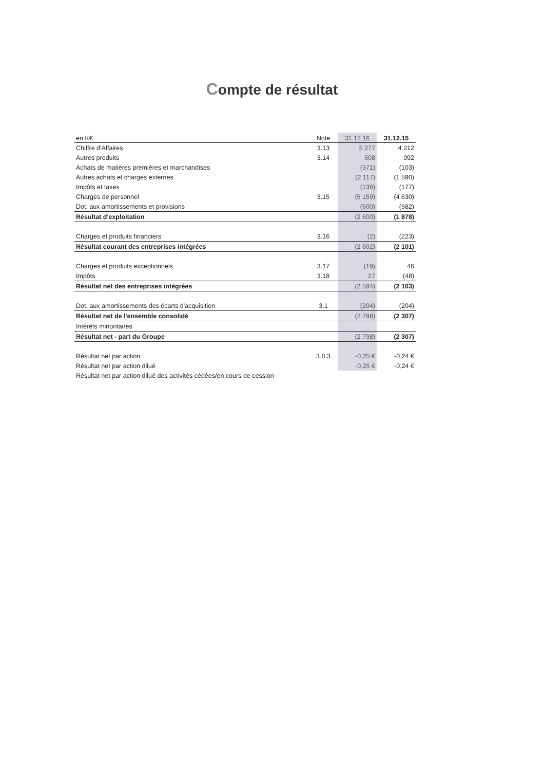Compte de résultat
| en K€ | Note | 31.12.16 | 31.12.15 |
| --- | --- | --- | --- |
| Chiffre d'Affaires | 3.13 | 5 277 | 4 212 |
| Autres produits | 3.14 | 508 | 992 |
| Achats de matières premières et marchandises | | (371) | (103) |
| Autres achats et charges externes | | (2 117) | (1 590) |
| Impôts et taxes | | (138) | (177) |
| Charges de personnel | 3.15 | (5 159) | (4 630) |
| Dot. aux amortissements et provisions | | (600) | (582) |
| Résultat d'exploitation | | (2 600) | (1 878) |
| Charges et produits financiers | 3.16 | (2) | (223) |
| Résultat courant des entreprises intégrées | | (2 602) | (2 101) |
| Charges et produits exceptionnels | 3.17 | (19) | 46 |
| Impôts | 3.18 | 27 | (48) |
| Résultat net des entreprises intégrées | | (2 594) | (2 103) |
| Dot. aux amortissements des écarts d'acquisition | 3.1 | (204) | (204) |
| Résultat net de l'ensemble consolidé | | (2 798) | (2 307) |
| Intérêts minoritaires | | | |
| Résultat net - part du Groupe | | (2 798) | (2 307) |
| Résultat net par action | 3.8.3 | -0,25 € | -0,24 € |
| Résultat net par action dilué | | -0,25 € | -0,24 € |
| Résultat net par action dilué des activités cédées/en cours de cession | | | |